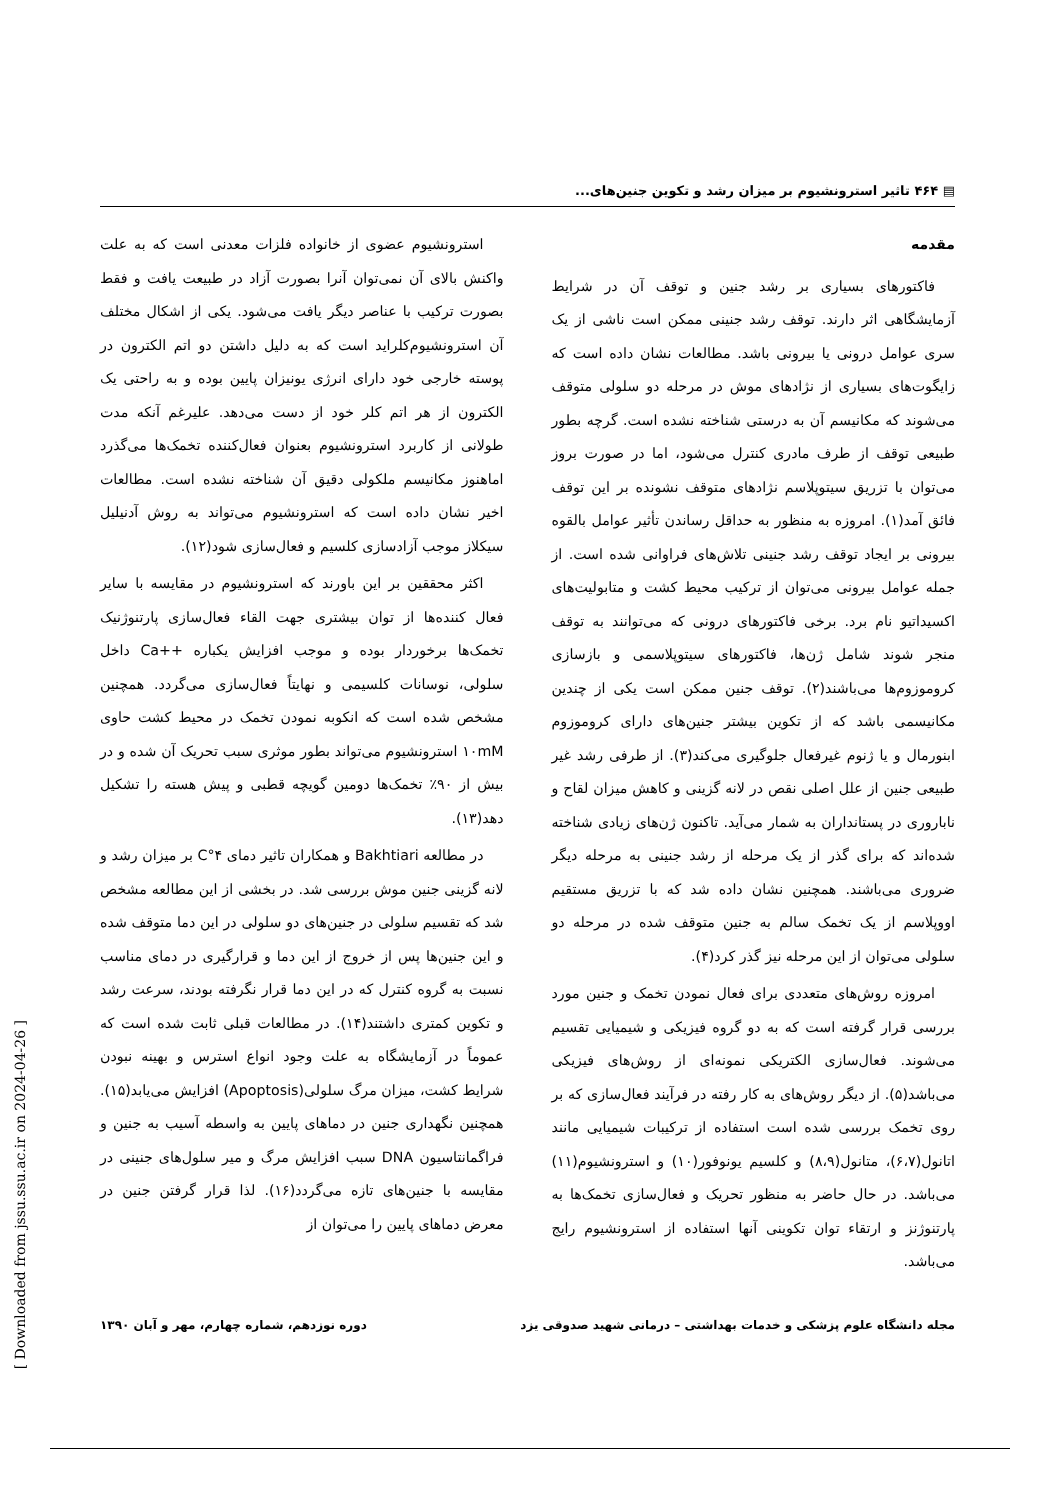▤ ۴۶۴ تاثیر استرونشیوم بر میزان رشد و تکوین جنین‌های...
مقدمه
فاکتورهای بسیاری بر رشد جنین و توقف آن در شرایط آزمایشگاهی اثر دارند. توقف رشد جنینی ممکن است ناشی از یک سری عوامل درونی یا بیرونی باشد. مطالعات نشان داده است که زایگوت‌های بسیاری از نژادهای موش در مرحله دو سلولی متوقف می‌شوند که مکانیسم آن به درستی شناخته نشده است. گرچه بطور طبیعی توقف از طرف مادری کنترل می‌شود، اما در صورت بروز می‌توان با تزریق سیتوپلاسم نژادهای متوقف نشونده بر این توقف فائق آمد(۱). امروزه به منظور به حداقل رساندن تأثیر عوامل بالقوه بیرونی بر ایجاد توقف رشد جنینی تلاش‌های فراوانی شده است. از جمله عوامل بیرونی می‌توان از ترکیب محیط کشت و متابولیت‌های اکسیداتیو نام برد. برخی فاکتورهای درونی که می‌توانند به توقف منجر شوند شامل ژن‌ها، فاکتورهای سیتوپلاسمی و بازسازی کروموزوم‌ها می‌باشند(۲). توقف جنین ممکن است یکی از چندین مکانیسمی باشد که از تکوین بیشتر جنین‌های دارای کروموزوم ابنورمال و یا ژنوم غیرفعال جلوگیری می‌کند(۳). از طرفی رشد غیر طبیعی جنین از علل اصلی نقص در لانه گزینی و کاهش میزان لقاح و ناباروری در پستانداران به شمار می‌آید. تاکنون ژن‌های زیادی شناخته شده‌اند که برای گذر از یک مرحله از رشد جنینی به مرحله دیگر ضروری می‌باشند. همچنین نشان داده شد که با تزریق مستقیم اووپلاسم از یک تخمک سالم به جنین متوقف شده در مرحله دو سلولی می‌توان از این مرحله نیز گذر کرد(۴).
امروزه روش‌های متعددی برای فعال نمودن تخمک و جنین مورد بررسی قرار گرفته است که به دو گروه فیزیکی و شیمیایی تقسیم می‌شوند. فعال‌سازی الکتریکی نمونه‌ای از روش‌های فیزیکی می‌باشد(۵). از دیگر روش‌های به کار رفته در فرآیند فعال‌سازی که بر روی تخمک بررسی شده است استفاده از ترکیبات شیمیایی مانند اتانول(۶،۷)، متانول(۸،۹) و کلسیم یونوفور(۱۰) و استرونشیوم(۱۱) می‌باشد. در حال حاضر به منظور تحریک و فعال‌سازی تخمک‌ها به پارتنوژنز و ارتقاء توان تکوینی آنها استفاده از استرونشیوم رایج می‌باشد.
استرونشیوم عضوی از خانواده فلزات معدنی است که به علت واکنش بالای آن نمی‌توان آنرا بصورت آزاد در طبیعت یافت و فقط بصورت ترکیب با عناصر دیگر یافت می‌شود. یکی از اشکال مختلف آن استرونشیوم‌کلراید است که به دلیل داشتن دو اتم الکترون در پوسته خارجی خود دارای انرژی یونیزان پایین بوده و به راحتی یک الکترون از هر اتم کلر خود از دست می‌دهد. علیرغم آنکه مدت طولانی از کاربرد استرونشیوم بعنوان فعال‌کننده تخمک‌ها می‌گذرد اماهنوز مکانیسم ملکولی دقیق آن شناخته نشده است. مطالعات اخیر نشان داده است که استرونشیوم می‌تواند به روش آدنیلیل سیکلاز موجب آزادسازی کلسیم و فعال‌سازی شود(۱۲).
اکثر محققین بر این باورند که استرونشیوم در مقایسه با سایر فعال کننده‌ها از توان بیشتری جهت القاء فعال‌سازی پارتنوژنیک تخمک‌ها برخوردار بوده و موجب افزایش یکباره ++Ca داخل سلولی، نوسانات کلسیمی و نهایتاً فعال‌سازی می‌گردد. همچنین مشخص شده است که انکوبه نمودن تخمک در محیط کشت حاوی ۱۰mM استرونشیوم می‌تواند بطور موثری سبب تحریک آن شده و در بیش از ۹۰٪ تخمک‌ها دومین گویچه قطبی و پیش هسته را تشکیل دهد(۱۳).
در مطالعه Bakhtiari و همکاران تاثیر دمای ۴°C بر میزان رشد و لانه گزینی جنین موش بررسی شد. در بخشی از این مطالعه مشخص شد که تقسیم سلولی در جنین‌های دو سلولی در این دما متوقف شده و این جنین‌ها پس از خروج از این دما و قرارگیری در دمای مناسب نسبت به گروه کنترل که در این دما قرار نگرفته بودند، سرعت رشد و تکوین کمتری داشتند(۱۴). در مطالعات قبلی ثابت شده است که عموماً در آزمایشگاه به علت وجود انواع استرس و بهینه نبودن شرایط کشت، میزان مرگ سلولی(Apoptosis) افزایش می‌یابد(۱۵). همچنین نگهداری جنین در دماهای پایین به واسطه آسیب به جنین و فراگمانتاسیون DNA سبب افزایش مرگ و میر سلول‌های جنینی در مقایسه با جنین‌های تازه می‌گردد(۱۶). لذا قرار گرفتن جنین در معرض دماهای پایین را می‌توان از
مجله دانشگاه علوم پزشکی و خدمات بهداشتی – درمانی شهید صدوقی یزد دوره نوزدهم، شماره چهارم، مهر و آبان ۱۳۹۰
[ Downloaded from jssu.ssu.ac.ir on 2024-04-26 ]